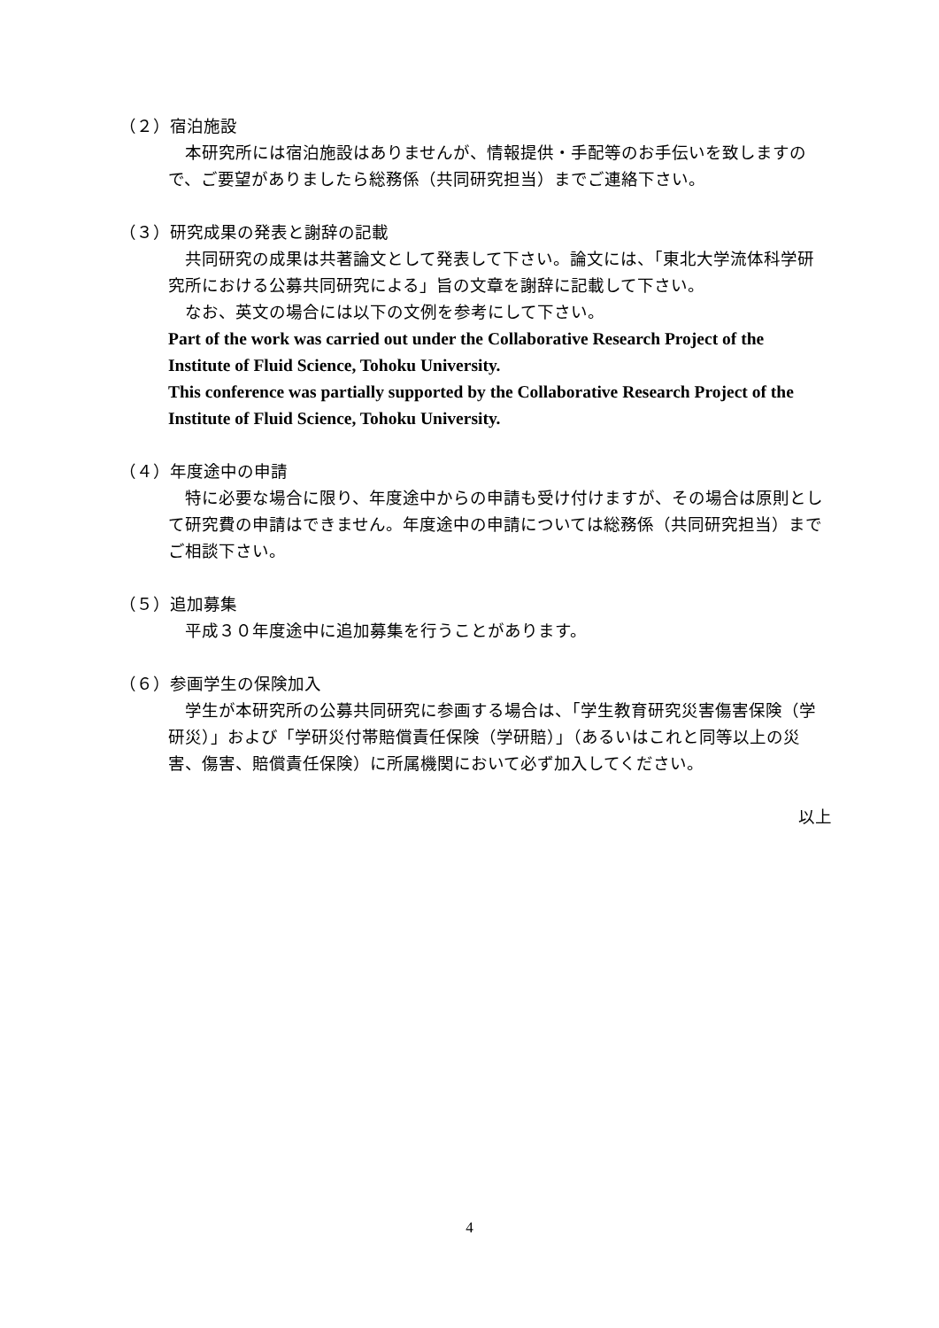（２）宿泊施設
　本研究所には宿泊施設はありませんが、情報提供・手配等のお手伝いを致しますので、ご要望がありましたら総務係（共同研究担当）までご連絡下さい。
（３）研究成果の発表と謝辞の記載
　共同研究の成果は共著論文として発表して下さい。論文には、「東北大学流体科学研究所における公募共同研究による」旨の文章を謝辞に記載して下さい。
　なお、英文の場合には以下の文例を参考にして下さい。
Part of the work was carried out under the Collaborative Research Project of the Institute of Fluid Science, Tohoku University.
This conference was partially supported by the Collaborative Research Project of the Institute of Fluid Science, Tohoku University.
（４）年度途中の申請
　特に必要な場合に限り、年度途中からの申請も受け付けますが、その場合は原則として研究費の申請はできません。年度途中の申請については総務係（共同研究担当）までご相談下さい。
（５）追加募集
　平成３０年度途中に追加募集を行うことがあります。
（６）参画学生の保険加入
　学生が本研究所の公募共同研究に参画する場合は、「学生教育研究災害傷害保険（学研災）」および「学研災付帯賠償責任保険（学研賠）」（あるいはこれと同等以上の災害、傷害、賠償責任保険）に所属機関において必ず加入してください。
以上
4